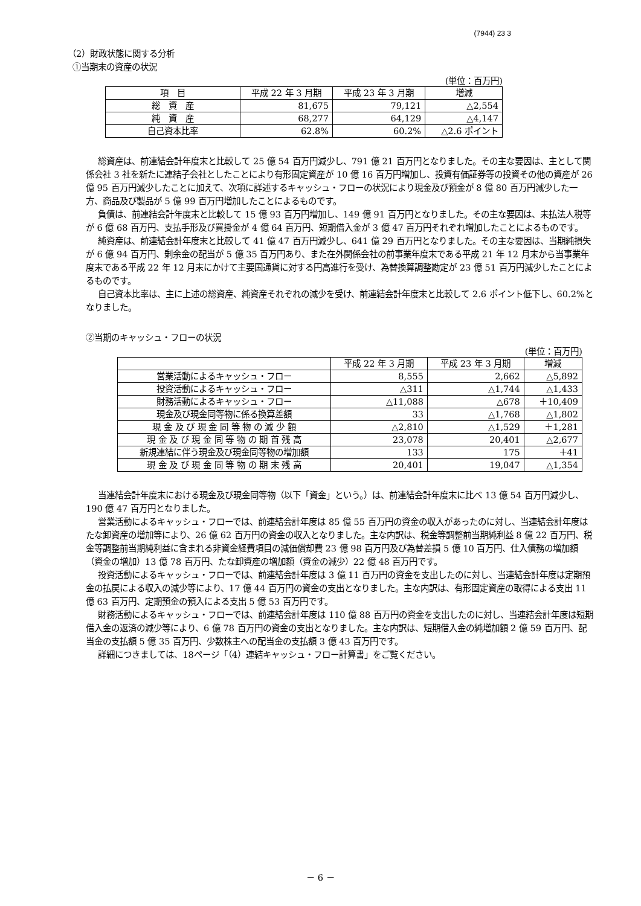(7944) 23 3
（2）財政状態に関する分析
①当期末の資産の状況
(単位：百万円)
| 項 目 | 平成 22 年 3 月期 | 平成 23 年 3 月期 | 増減 |
| --- | --- | --- | --- |
| 総 資 産 | 81,675 | 79,121 | △2,554 |
| 純 資 産 | 68,277 | 64,129 | △4,147 |
| 自己資本比率 | 62.8% | 60.2% | △2.6 ポイント |
総資産は、前連結会計年度末と比較して 25 億 54 百万円減少し、791 億 21 百万円となりました。その主な要因は、主として関係会社 3 社を新たに連結子会社としたことにより有形固定資産が 10 億 16 百万円増加し、投資有価証券等の投資その他の資産が 26 億 95 百万円減少したことに加えて、次項に詳述するキャッシュ・フローの状況により現金及び預金が 8 億 80 百万円減少した一方、商品及び製品が 5 億 99 百万円増加したことによるものです。
負債は、前連結会計年度末と比較して 15 億 93 百万円増加し、149 億 91 百万円となりました。その主な要因は、未払法人税等が 6 億 68 百万円、支払手形及び買掛金が 4 億 64 百万円、短期借入金が 3 億 47 百万円それぞれ増加したことによるものです。
純資産は、前連結会計年度末と比較して 41 億 47 百万円減少し、641 億 29 百万円となりました。その主な要因は、当期純損失が 6 億 94 百万円、剰余金の配当が 5 億 35 百万円あり、また在外関係会社の前事業年度末である平成 21 年 12 月末から当事業年度末である平成 22 年 12 月末にかけて主要国通貨に対する円高進行を受け、為替換算調整勘定が 23 億 51 百万円減少したことによるものです。
自己資本比率は、主に上述の総資産、純資産それぞれの減少を受け、前連結会計年度末と比較して 2.6 ポイント低下し、60.2%となりました。
②当期のキャッシュ・フローの状況
(単位：百万円)
| | 平成 22 年 3 月期 | 平成 23 年 3 月期 | 増減 |
| --- | --- | --- | --- |
| 営業活動によるキャッシュ・フロー | 8,555 | 2,662 | △5,892 |
| 投資活動によるキャッシュ・フロー | △311 | △1,744 | △1,433 |
| 財務活動によるキャッシュ・フロー | △11,088 | △678 | ＋10,409 |
| 現金及び現金同等物に係る換算差額 | 33 | △1,768 | △1,802 |
| 現 金 及 び 現 金 同 等 物 の 減 少 額 | △2,810 | △1,529 | ＋1,281 |
| 現 金 及 び 現 金 同 等 物 の 期 首 残 高 | 23,078 | 20,401 | △2,677 |
| 新規連結に伴う現金及び現金同等物の増加額 | 133 | 175 | ＋41 |
| 現 金 及 び 現 金 同 等 物 の 期 末 残 高 | 20,401 | 19,047 | △1,354 |
当連結会計年度末における現金及び現金同等物（以下「資金」という。）は、前連結会計年度末に比べ 13 億 54 百万円減少し、190 億 47 百万円となりました。
営業活動によるキャッシュ・フローでは、前連結会計年度は 85 億 55 百万円の資金の収入があったのに対し、当連結会計年度はたな卸資産の増加等により、26 億 62 百万円の資金の収入となりました。主な内訳は、税金等調整前当期純利益 8 億 22 百万円、税金等調整前当期純利益に含まれる非資金経費項目の減価償却費 23 億 98 百万円及び為替差損 5 億 10 百万円、仕入債務の増加額（資金の増加）13 億 78 百万円、たな卸資産の増加額（資金の減少）22 億 48 百万円です。
投資活動によるキャッシュ・フローでは、前連結会計年度は 3 億 11 百万円の資金を支出したのに対し、当連結会計年度は定期預金の払戻による収入の減少等により、17 億 44 百万円の資金の支出となりました。主な内訳は、有形固定資産の取得による支出 11 億 63 百万円、定期預金の預入による支出 5 億 53 百万円です。
財務活動によるキャッシュ・フローでは、前連結会計年度は 110 億 88 百万円の資金を支出したのに対し、当連結会計年度は短期借入金の返済の減少等により、6 億 78 百万円の資金の支出となりました。主な内訳は、短期借入金の純増加額 2 億 59 百万円、配当金の支払額 5 億 35 百万円、少数株主への配当金の支払額 3 億 43 百万円です。
詳細につきましては、18ページ「（4）連結キャッシュ・フロー計算書」をご覧ください。
－ 6 －